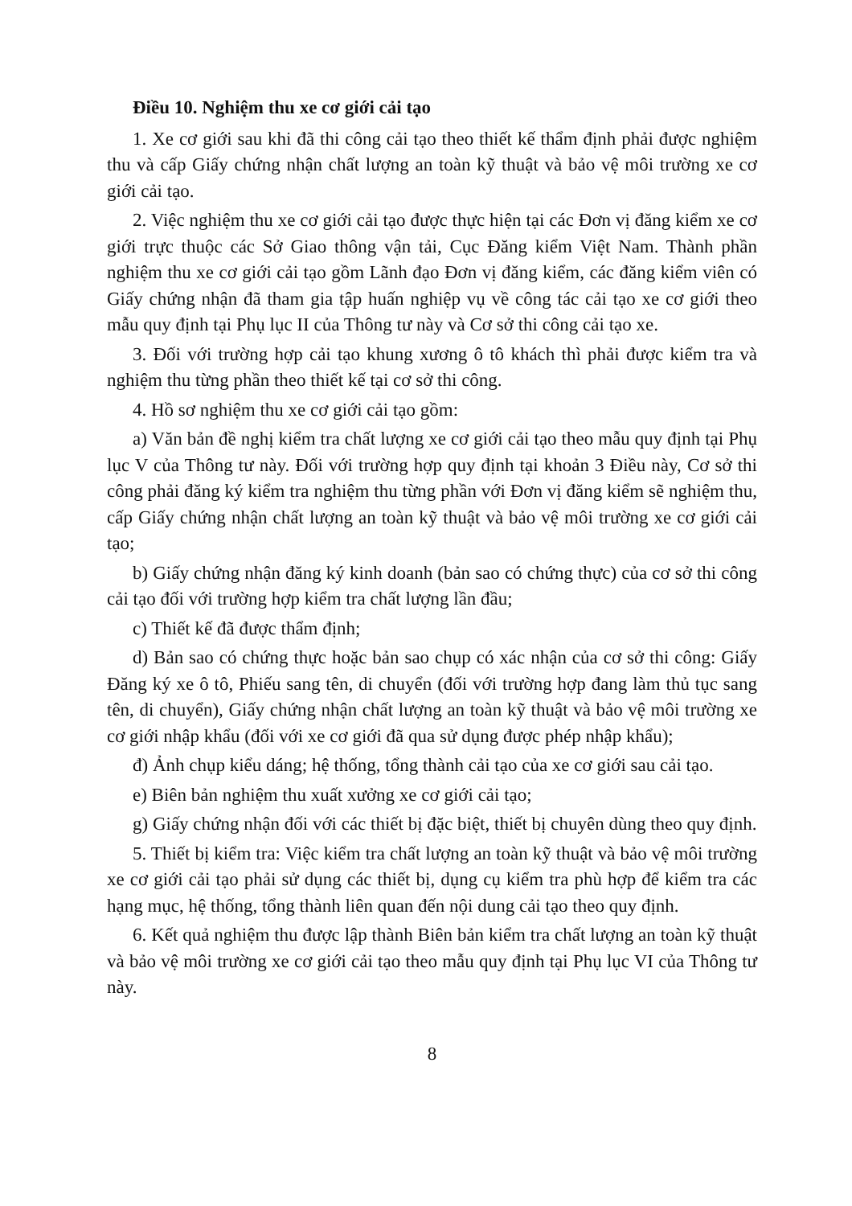Điều 10. Nghiệm thu xe cơ giới cải tạo
1. Xe cơ giới sau khi đã thi công cải tạo theo thiết kế thẩm định phải được nghiệm thu và cấp Giấy chứng nhận chất lượng an toàn kỹ thuật và bảo vệ môi trường xe cơ giới cải tạo.
2. Việc nghiệm thu xe cơ giới cải tạo được thực hiện tại các Đơn vị đăng kiểm xe cơ giới trực thuộc các Sở Giao thông vận tải, Cục Đăng kiểm Việt Nam. Thành phần nghiệm thu xe cơ giới cải tạo gồm Lãnh đạo Đơn vị đăng kiểm, các đăng kiểm viên có Giấy chứng nhận đã tham gia tập huấn nghiệp vụ về công tác cải tạo xe cơ giới theo mẫu quy định tại Phụ lục II của Thông tư này và Cơ sở thi công cải tạo xe.
3. Đối với trường hợp cải tạo khung xương ô tô khách thì phải được kiểm tra và nghiệm thu từng phần theo thiết kế tại cơ sở thi công.
4. Hồ sơ nghiệm thu xe cơ giới cải tạo gồm:
a) Văn bản đề nghị kiểm tra chất lượng xe cơ giới cải tạo theo mẫu quy định tại Phụ lục V của Thông tư này. Đối với trường hợp quy định tại khoản 3 Điều này, Cơ sở thi công phải đăng ký kiểm tra nghiệm thu từng phần với Đơn vị đăng kiểm sẽ nghiệm thu, cấp Giấy chứng nhận chất lượng an toàn kỹ thuật và bảo vệ môi trường xe cơ giới cải tạo;
b) Giấy chứng nhận đăng ký kinh doanh (bản sao có chứng thực) của cơ sở thi công cải tạo đối với trường hợp kiểm tra chất lượng lần đầu;
c) Thiết kế đã được thẩm định;
d) Bản sao có chứng thực hoặc bản sao chụp có xác nhận của cơ sở thi công: Giấy Đăng ký xe ô tô, Phiếu sang tên, di chuyển (đối với trường hợp đang làm thủ tục sang tên, di chuyển), Giấy chứng nhận chất lượng an toàn kỹ thuật và bảo vệ môi trường xe cơ giới nhập khẩu (đối với xe cơ giới đã qua sử dụng được phép nhập khẩu);
đ) Ảnh chụp kiểu dáng; hệ thống, tổng thành cải tạo của xe cơ giới sau cải tạo.
e) Biên bản nghiệm thu xuất xưởng xe cơ giới cải tạo;
g) Giấy chứng nhận đối với các thiết bị đặc biệt, thiết bị chuyên dùng theo quy định.
5. Thiết bị kiểm tra: Việc kiểm tra chất lượng an toàn kỹ thuật và bảo vệ môi trường xe cơ giới cải tạo phải sử dụng các thiết bị, dụng cụ kiểm tra phù hợp để kiểm tra các hạng mục, hệ thống, tổng thành liên quan đến nội dung cải tạo theo quy định.
6. Kết quả nghiệm thu được lập thành Biên bản kiểm tra chất lượng an toàn kỹ thuật và bảo vệ môi trường xe cơ giới cải tạo theo mẫu quy định tại Phụ lục VI của Thông tư này.
8